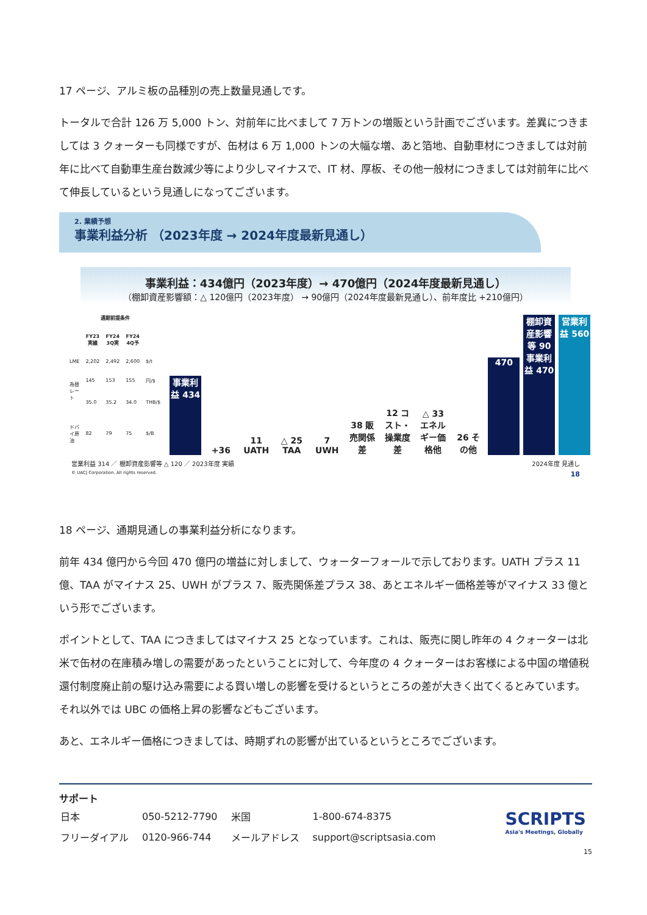17 ページ、アルミ板の品種別の売上数量見通しです。
トータルで合計 126 万 5,000 トン、対前年に比べまして 7 万トンの増販という計画でございます。差異につきましては 3 クォーターも同様ですが、缶材は 6 万 1,000 トンの大幅な増、あと箔地、自動車材につきましては対前年に比べて自動車生産台数減少等により少しマイナスで、IT 材、厚板、その他一般材につきましては対前年に比べて伸長しているという見通しになってございます。
2. 業績予想
事業利益分析 （2023年度 → 2024年度最新見通し）
事業利益：434億円（2023年度）→ 470億円（2024年度最新見通し）
（棚卸資産影響額：△ 120億円（2023年度） → 90億円（2024年度最新見通し）、前年度比 +210億円）
| 通期前提条件 | | | | |
| --- | --- | --- | --- | --- |
| | FY23 実績 | FY24 3Q実 | FY24 4Q予 | |
| LME | 2,202 | 2,492 | 2,600 | $/t |
| 為替レート | 145 | 153 | 155 | 円/$ |
| | 35.0 | 35.2 | 34.0 | THB/$ |
| ドバイ原油 | 82 | 79 | 75 | $/B |
事業利益 434
+36
11 UATH
△ 25 TAA
7 UWH
38 販売関係差
12 コスト・操業度差
△ 33 エネルギー価格他
26 その他
470
棚卸資産影響等 90 事業利益 470
営業利益 560
営業利益 314 ／ 棚卸資産影響等 △ 120 ／ 2023年度 実績 2024年度 見通し
© UACJ Corporation. All rights reserved. 18
18 ページ、通期見通しの事業利益分析になります。
前年 434 億円から今回 470 億円の増益に対しまして、ウォーターフォールで示しております。UATH プラス 11 億、TAA がマイナス 25、UWH がプラス 7、販売関係差プラス 38、あとエネルギー価格差等がマイナス 33 億という形でございます。
ポイントとして、TAA につきましてはマイナス 25 となっています。これは、販売に関し昨年の 4 クォーターは北米で缶材の在庫積み増しの需要があったということに対して、今年度の 4 クォーターはお客様による中国の増値税還付制度廃止前の駆け込み需要による買い増しの影響を受けるというところの差が大きく出てくるとみています。それ以外では UBC の価格上昇の影響などもございます。
あと、エネルギー価格につきましては、時期ずれの影響が出ているというところでございます。
サポート
| 日本 | 050-5212-7790 | 米国 | 1-800-674-8375 |
| フリーダイアル | 0120-966-744 | メールアドレス | support@scriptsasia.com |
SCRIPTS
Asia's Meetings, Globally
15